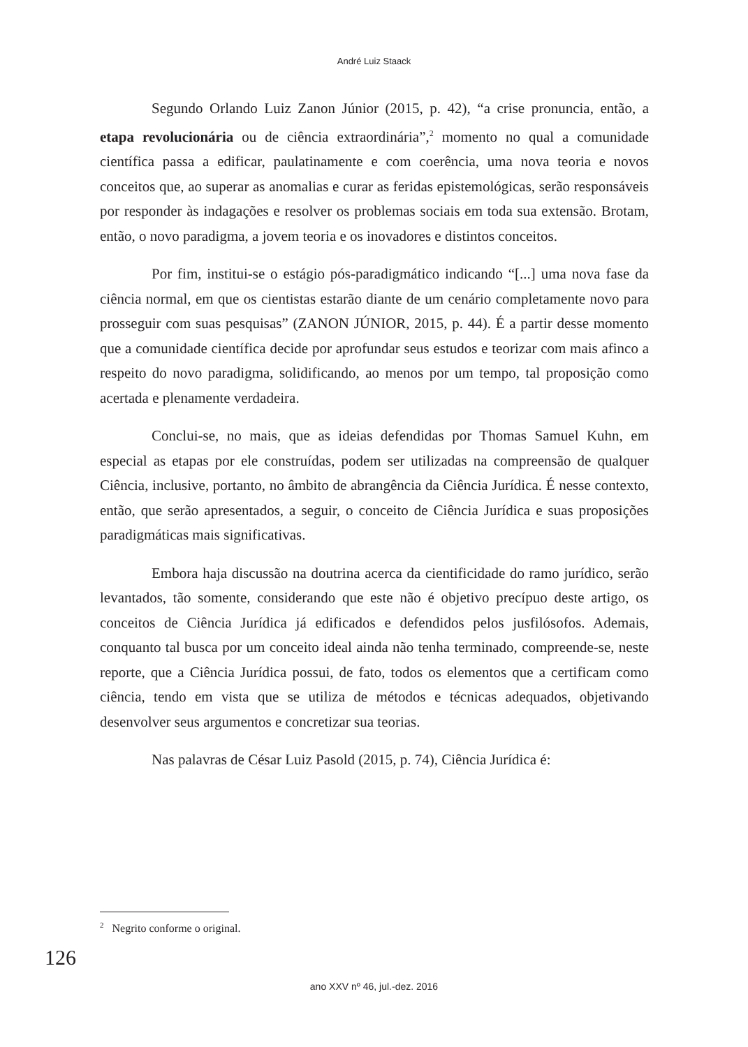André Luiz Staack
Segundo Orlando Luiz Zanon Júnior (2015, p. 42), “a crise pronuncia, então, a etapa revolucionária ou de ciência extraordinária”,<sup>2</sup> momento no qual a comunidade científica passa a edificar, paulatinamente e com coerência, uma nova teoria e novos conceitos que, ao superar as anomalias e curar as feridas epistemológicas, serão responsáveis por responder às indagações e resolver os problemas sociais em toda sua extensão. Brotam, então, o novo paradigma, a jovem teoria e os inovadores e distintos conceitos.
Por fim, institui-se o estágio pós-paradigmático indicando “[...] uma nova fase da ciência normal, em que os cientistas estarão diante de um cenário completamente novo para prosseguir com suas pesquisas” (ZANON JÚNIOR, 2015, p. 44). É a partir desse momento que a comunidade científica decide por aprofundar seus estudos e teorizar com mais afinco a respeito do novo paradigma, solidificando, ao menos por um tempo, tal proposição como acertada e plenamente verdadeira.
Conclui-se, no mais, que as ideias defendidas por Thomas Samuel Kuhn, em especial as etapas por ele construídas, podem ser utilizadas na compreensão de qualquer Ciência, inclusive, portanto, no âmbito de abrangência da Ciência Jurídica. É nesse contexto, então, que serão apresentados, a seguir, o conceito de Ciência Jurídica e suas proposições paradigmáticas mais significativas.
Embora haja discussão na doutrina acerca da cientificidade do ramo jurídico, serão levantados, tão somente, considerando que este não é objetivo precípuo deste artigo, os conceitos de Ciência Jurídica já edificados e defendidos pelos jusfilósofos. Ademais, conquanto tal busca por um conceito ideal ainda não tenha terminado, compreende-se, neste reporte, que a Ciência Jurídica possui, de fato, todos os elementos que a certificam como ciência, tendo em vista que se utiliza de métodos e técnicas adequados, objetivando desenvolver seus argumentos e concretizar sua teorias.
Nas palavras de César Luiz Pasold (2015, p. 74), Ciência Jurídica é:
<sup>2</sup> Negrito conforme o original.
126
ano XXV nº 46, jul.-dez. 2016